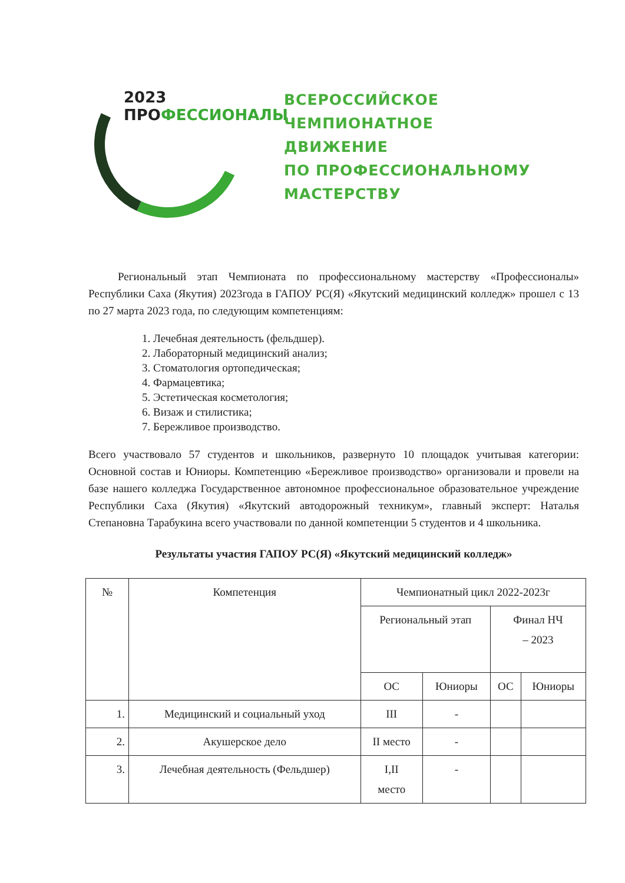2023 ПРОФЕССИОНАЛЫ
ВСЕРОССИЙСКОЕ
ЧЕМПИОНАТНОЕ
ДВИЖЕНИЕ
ПО ПРОФЕССИОНАЛЬНОМУ
МАСТЕРСТВУ
Региональный этап Чемпионата по профессиональному мастерству «Профессионалы» Республики Саха (Якутия) 2023года в ГАПОУ РС(Я) «Якутский медицинский колледж» прошел с 13 по 27 марта 2023 года, по следующим компетенциям:
1. Лечебная деятельность (фельдшер).
2. Лабораторный медицинский анализ;
3. Стоматология ортопедическая;
4. Фармацевтика;
5. Эстетическая косметология;
6. Визаж и стилистика;
7. Бережливое производство.
Всего участвовало 57 студентов и школьников, развернуто 10 площадок учитывая категории: Основной состав и Юниоры. Компетенцию «Бережливое производство» организовали и провели на базе нашего колледжа Государственное автономное профессиональное образовательное учреждение Республики Саха (Якутия) «Якутский автодорожный техникум», главный эксперт: Наталья Степановна Тарабукина всего участвовали по данной компетенции 5 студентов и 4 школьника.
Результаты участия ГАПОУ РС(Я) «Якутский медицинский колледж»
| № | Компетенция | Чемпионатный цикл 2022-2023г | | | |
| --- | --- | --- | --- | --- | --- |
| | | Региональный этап | | Финал НЧ – 2023 | |
| | | ОС | Юниоры | ОС | Юниоры |
| 1. | Медицинский и социальный уход | III | - | | |
| 2. | Акушерское дело | II место | - | | |
| 3. | Лечебная деятельность (Фельдшер) | I,II место | - | | |